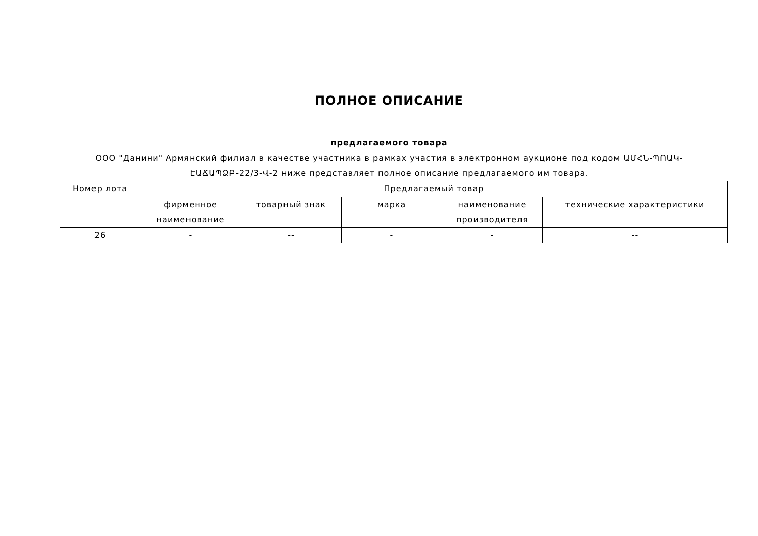ПОЛНОЕ ОПИСАНИЕ
предлагаемого товара
ООО "Данини" Армянский филиал в качестве участника в рамках участия в электронном аукционе под кодом ԱՄՀՆ-ՊՈԱԿ-ԷԱՃԱՊՁԲ-22/3-Վ-2 ниже представляет полное описание предлагаемого им товара.
| Номер лота | Предлагаемый товар | | | | |
| --- | --- | --- | --- | --- | --- |
| | фирменное наименование | товарный знак | марка | наименование производителя | технические характеристики |
| 26 | - | -- | - | - | -- |